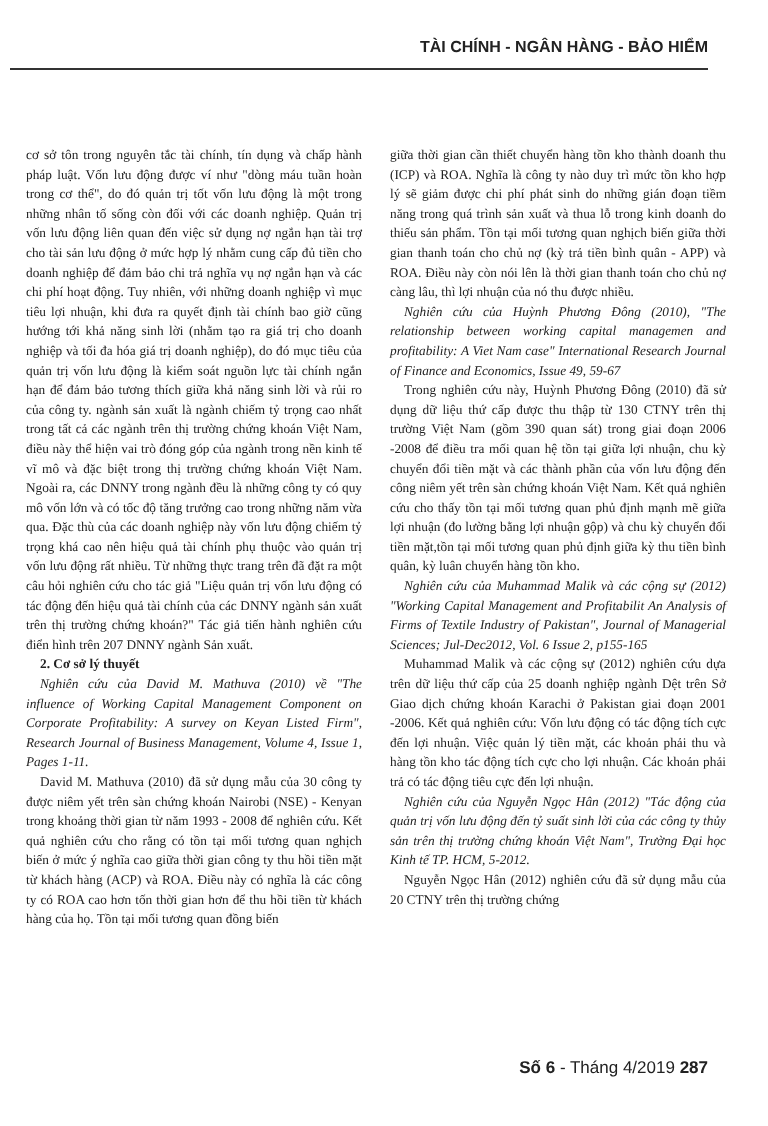TÀI CHÍNH - NGÂN HÀNG - BẢO HIỂM
cơ sở tôn trong nguyên tắc tài chính, tín dụng và chấp hành pháp luật. Vốn lưu động được ví như "dòng máu tuần hoàn trong cơ thể", do đó quản trị tốt vốn lưu động là một trong những nhân tố sống còn đối với các doanh nghiệp. Quản trị vốn lưu động liên quan đến việc sử dụng nợ ngắn hạn tài trợ cho tài sản lưu động ở mức hợp lý nhằm cung cấp đủ tiền cho doanh nghiệp để đảm bảo chi trả nghĩa vụ nợ ngắn hạn và các chi phí hoạt động. Tuy nhiên, với những doanh nghiệp vì mục tiêu lợi nhuận, khi đưa ra quyết định tài chính bao giờ cũng hướng tới khả năng sinh lời (nhằm tạo ra giá trị cho doanh nghiệp và tối đa hóa giá trị doanh nghiệp), do đó mục tiêu của quản trị vốn lưu động là kiểm soát nguồn lực tài chính ngắn hạn để đảm bảo tương thích giữa khả năng sinh lời và rủi ro của công ty. ngành sản xuất là ngành chiếm tỷ trọng cao nhất trong tất cả các ngành trên thị trường chứng khoán Việt Nam, điều này thể hiện vai trò đóng góp của ngành trong nền kinh tế vĩ mô và đặc biệt trong thị trường chứng khoán Việt Nam. Ngoài ra, các DNNY trong ngành đều là những công ty có quy mô vốn lớn và có tốc độ tăng trưởng cao trong những năm vừa qua. Đặc thù của các doanh nghiệp này vốn lưu động chiếm tỷ trọng khá cao nên hiệu quả tài chính phụ thuộc vào quản trị vốn lưu động rất nhiều. Từ những thực trang trên đã đặt ra một câu hỏi nghiên cứu cho tác giả "Liệu quản trị vốn lưu động có tác động đến hiệu quả tài chính của các DNNY ngành sản xuất trên thị trường chứng khoán?" Tác giả tiến hành nghiên cứu điển hình trên 207 DNNY ngành Sản xuất.
2. Cơ sở lý thuyết
Nghiên cứu của David M. Mathuva (2010) về "The influence of Working Capital Management Component on Corporate Profitability: A survey on Keyan Listed Firm", Research Journal of Business Management, Volume 4, Issue 1, Pages 1-11.
David M. Mathuva (2010) đã sử dụng mẫu của 30 công ty được niêm yết trên sàn chứng khoán Nairobi (NSE) - Kenyan trong khoảng thời gian từ năm 1993 - 2008 để nghiên cứu. Kết quả nghiên cứu cho rằng có tồn tại mối tương quan nghịch biến ở mức ý nghĩa cao giữa thời gian công ty thu hồi tiền mặt từ khách hàng (ACP) và ROA. Điều này có nghĩa là các công ty có ROA cao hơn tốn thời gian hơn để thu hồi tiền từ khách hàng của họ. Tồn tại mối tương quan đồng biến
giữa thời gian cần thiết chuyển hàng tồn kho thành doanh thu (ICP) và ROA. Nghĩa là công ty nào duy trì mức tồn kho hợp lý sẽ giảm được chi phí phát sinh do những gián đoạn tiềm năng trong quá trình sản xuất và thua lỗ trong kinh doanh do thiếu sản phẩm. Tồn tại mối tương quan nghịch biến giữa thời gian thanh toán cho chủ nợ (kỳ trả tiền bình quân - APP) và ROA. Điều này còn nói lên là thời gian thanh toán cho chủ nợ càng lâu, thì lợi nhuận của nó thu được nhiều.
Nghiên cứu của Huỳnh Phương Đông (2010), "The relationship between working capital managemen and profitability: A Viet Nam case" International Research Journal of Finance and Economics, Issue 49, 59-67
Trong nghiên cứu này, Huỳnh Phương Đông (2010) đã sử dụng dữ liệu thứ cấp được thu thập từ 130 CTNY trên thị trường Việt Nam (gồm 390 quan sát) trong giai đoạn 2006 -2008 để điều tra mối quan hệ tồn tại giữa lợi nhuận, chu kỳ chuyển đổi tiền mặt và các thành phần của vốn lưu động đến công niêm yết trên sàn chứng khoán Việt Nam. Kết quả nghiên cứu cho thấy tồn tại mối tương quan phủ định mạnh mẽ giữa lợi nhuận (đo lường bằng lợi nhuận gộp) và chu kỳ chuyển đổi tiền mặt,tồn tại mối tương quan phủ định giữa kỳ thu tiền bình quân, kỳ luân chuyển hàng tồn kho.
Nghiên cứu của Muhammad Malik và các cộng sự (2012) "Working Capital Management and Profitabilit An Analysis of Firms of Textile Industry of Pakistan", Journal of Managerial Sciences; Jul-Dec2012, Vol. 6 Issue 2, p155-165
Muhammad Malik và các cộng sự (2012) nghiên cứu dựa trên dữ liệu thứ cấp của 25 doanh nghiệp ngành Dệt trên Sở Giao dịch chứng khoán Karachi ở Pakistan giai đoạn 2001 -2006. Kết quả nghiên cứu: Vốn lưu động có tác động tích cực đến lợi nhuận. Việc quản lý tiền mặt, các khoản phải thu và hàng tồn kho tác động tích cực cho lợi nhuận. Các khoản phải trả có tác động tiêu cực đến lợi nhuận.
Nghiên cứu của Nguyễn Ngọc Hân (2012) "Tác động của quản trị vốn lưu động đến tỷ suất sinh lời của các công ty thủy sản trên thị trường chứng khoán Việt Nam", Trường Đại học Kinh tế TP. HCM, 5-2012.
Nguyễn Ngọc Hân (2012) nghiên cứu đã sử dụng mẫu của 20 CTNY trên thị trường chứng
Số 6 - Tháng 4/2019 287